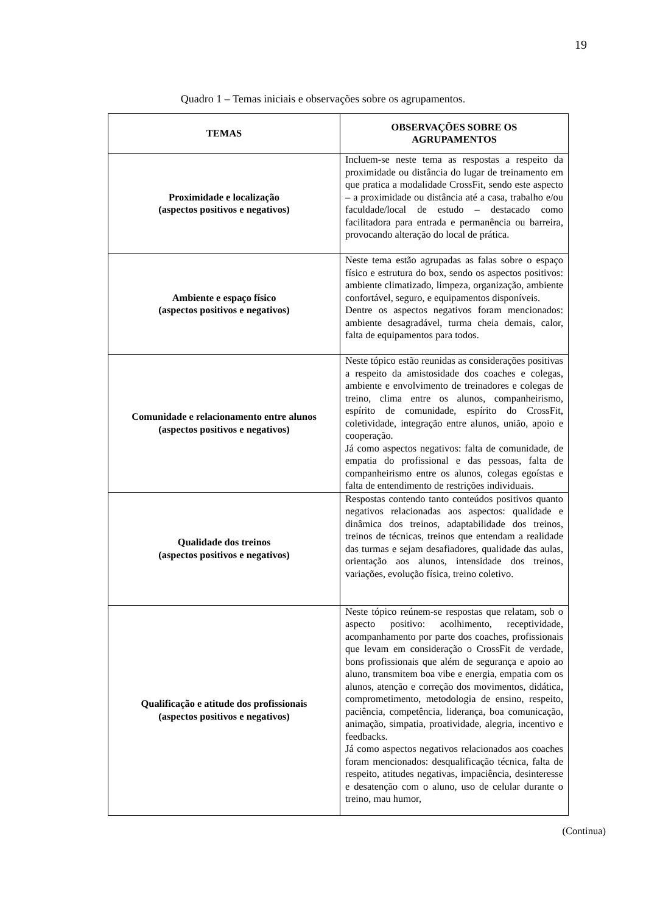19
Quadro 1 – Temas iniciais e observações sobre os agrupamentos.
| TEMAS | OBSERVAÇÕES SOBRE OS AGRUPAMENTOS |
| --- | --- |
| Proximidade e localização (aspectos positivos e negativos) | Incluem-se neste tema as respostas a respeito da proximidade ou distância do lugar de treinamento em que pratica a modalidade CrossFit, sendo este aspecto – a proximidade ou distância até a casa, trabalho e/ou faculdade/local de estudo – destacado como facilitadora para entrada e permanência ou barreira, provocando alteração do local de prática. |
| Ambiente e espaço físico (aspectos positivos e negativos) | Neste tema estão agrupadas as falas sobre o espaço físico e estrutura do box, sendo os aspectos positivos: ambiente climatizado, limpeza, organização, ambiente confortável, seguro, e equipamentos disponíveis. Dentre os aspectos negativos foram mencionados: ambiente desagradável, turma cheia demais, calor, falta de equipamentos para todos. |
| Comunidade e relacionamento entre alunos (aspectos positivos e negativos) | Neste tópico estão reunidas as considerações positivas a respeito da amistosidade dos coaches e colegas, ambiente e envolvimento de treinadores e colegas de treino, clima entre os alunos, companheirismo, espírito de comunidade, espírito do CrossFit, coletividade, integração entre alunos, união, apoio e cooperação. Já como aspectos negativos: falta de comunidade, de empatia do profissional e das pessoas, falta de companheirismo entre os alunos, colegas egoístas e falta de entendimento de restrições individuais. |
| Qualidade dos treinos (aspectos positivos e negativos) | Respostas contendo tanto conteúdos positivos quanto negativos relacionadas aos aspectos: qualidade e dinâmica dos treinos, adaptabilidade dos treinos, treinos de técnicas, treinos que entendam a realidade das turmas e sejam desafiadores, qualidade das aulas, orientação aos alunos, intensidade dos treinos, variações, evolução física, treino coletivo. |
| Qualificação e atitude dos profissionais (aspectos positivos e negativos) | Neste tópico reúnem-se respostas que relatam, sob o aspecto positivo: acolhimento, receptividade, acompanhamento por parte dos coaches, profissionais que levam em consideração o CrossFit de verdade, bons profissionais que além de segurança e apoio ao aluno, transmitem boa vibe e energia, empatia com os alunos, atenção e correção dos movimentos, didática, comprometimento, metodologia de ensino, respeito, paciência, competência, liderança, boa comunicação, animação, simpatia, proatividade, alegria, incentivo e feedbacks. Já como aspectos negativos relacionados aos coaches foram mencionados: desqualificação técnica, falta de respeito, atitudes negativas, impaciência, desinteresse e desatenção com o aluno, uso de celular durante o treino, mau humor, |
(Continua)